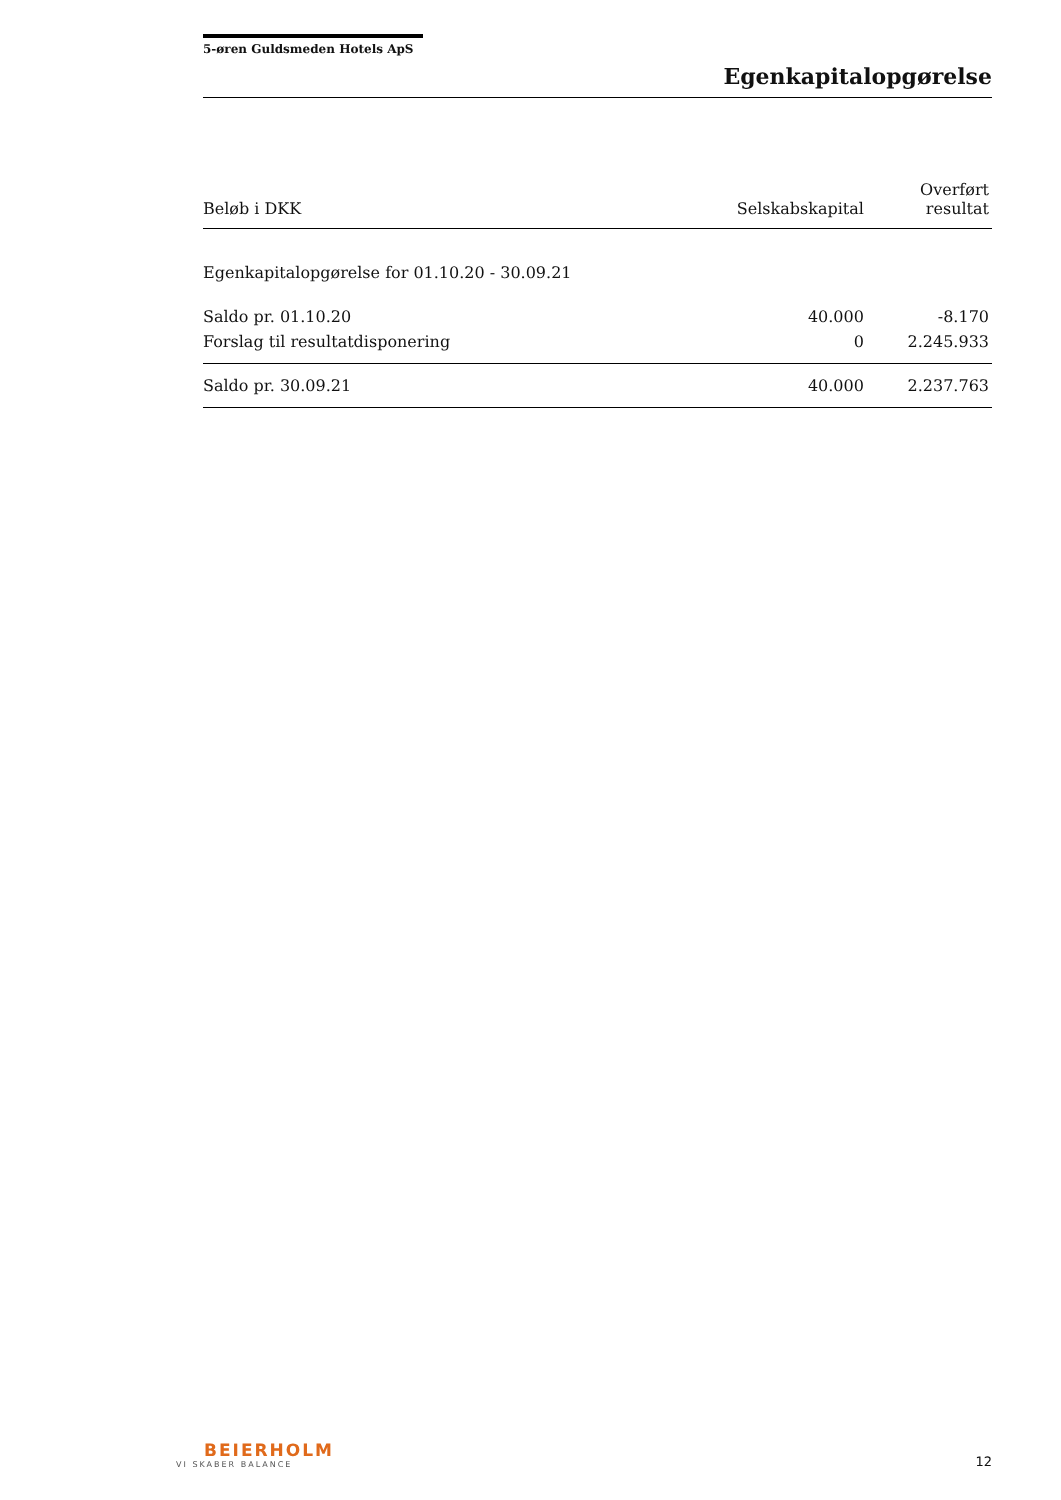5-øren Guldsmeden Hotels ApS
Egenkapitalopgørelse
| Beløb i DKK | Selskabskapital | Overført resultat |
| --- | --- | --- |
| Egenkapitalopgørelse for 01.10.20 - 30.09.21 | | |
| Saldo pr. 01.10.20 | 40.000 | -8.170 |
| Forslag til resultatdisponering | 0 | 2.245.933 |
| Saldo pr. 30.09.21 | 40.000 | 2.237.763 |
BEIERHOLM
VI SKABER BALANCE
12